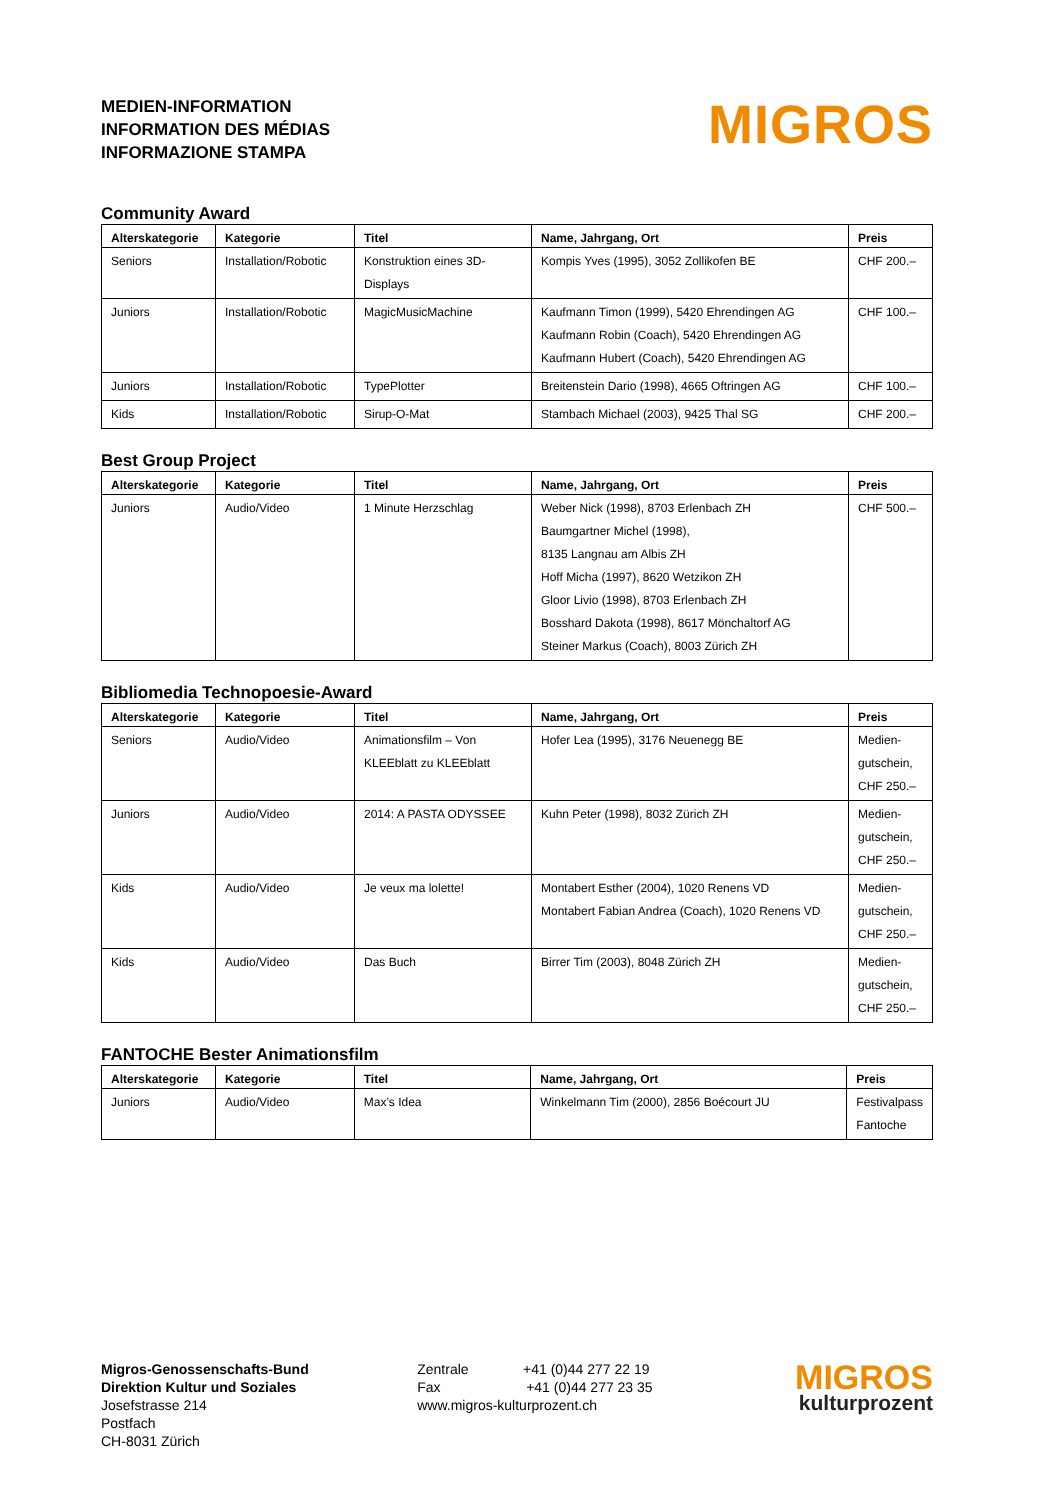MEDIEN-INFORMATION
INFORMATION DES MÉDIAS
INFORMAZIONE STAMPA
MIGROS
Community Award
| Alterskategorie | Kategorie | Titel | Name, Jahrgang, Ort | Preis |
| --- | --- | --- | --- | --- |
| Seniors | Installation/Robotic | Konstruktion eines 3D-Displays | Kompis Yves (1995), 3052 Zollikofen BE | CHF 200.– |
| Juniors | Installation/Robotic | MagicMusicMachine | Kaufmann Timon (1999), 5420 Ehrendingen AG Kaufmann Robin (Coach), 5420 Ehrendingen AG Kaufmann Hubert (Coach), 5420 Ehrendingen AG | CHF 100.– |
| Juniors | Installation/Robotic | TypePlotter | Breitenstein Dario (1998), 4665 Oftringen AG | CHF 100.– |
| Kids | Installation/Robotic | Sirup-O-Mat | Stambach Michael (2003), 9425 Thal SG | CHF 200.– |
Best Group Project
| Alterskategorie | Kategorie | Titel | Name, Jahrgang, Ort | Preis |
| --- | --- | --- | --- | --- |
| Juniors | Audio/Video | 1 Minute Herzschlag | Weber Nick (1998), 8703 Erlenbach ZH Baumgartner Michel (1998), 8135 Langnau am Albis ZH Hoff Micha (1997), 8620 Wetzikon ZH Gloor Livio (1998), 8703 Erlenbach ZH Bosshard Dakota (1998), 8617 Mönchaltorf AG Steiner Markus (Coach), 8003 Zürich ZH | CHF 500.– |
Bibliomedia Technopoesie-Award
| Alterskategorie | Kategorie | Titel | Name, Jahrgang, Ort | Preis |
| --- | --- | --- | --- | --- |
| Seniors | Audio/Video | Animationsfilm – Von KLEEblatt zu KLEEblatt | Hofer Lea (1995), 3176 Neuenegg BE | Medien- gutschein, CHF 250.– |
| Juniors | Audio/Video | 2014: A PASTA ODYSSEE | Kuhn Peter (1998), 8032 Zürich ZH | Medien- gutschein, CHF 250.– |
| Kids | Audio/Video | Je veux ma lolette! | Montabert Esther (2004), 1020 Renens VD Montabert Fabian Andrea (Coach), 1020 Renens VD | Medien- gutschein, CHF 250.– |
| Kids | Audio/Video | Das Buch | Birrer Tim (2003), 8048 Zürich ZH | Medien- gutschein, CHF 250.– |
FANTOCHE Bester Animationsfilm
| Alterskategorie | Kategorie | Titel | Name, Jahrgang, Ort | Preis |
| --- | --- | --- | --- | --- |
| Juniors | Audio/Video | Max’s Idea | Winkelmann Tim (2000), 2856 Boécourt JU | Festivalpass Fantoche |
Migros-Genossenschafts-Bund
Direktion Kultur und Soziales
Josefstrasse 214
Postfach
CH-8031 Zürich
Zentrale +41 (0)44 277 22 19
Fax +41 (0)44 277 23 35
www.migros-kulturprozent.ch
MIGROS
kulturprozent